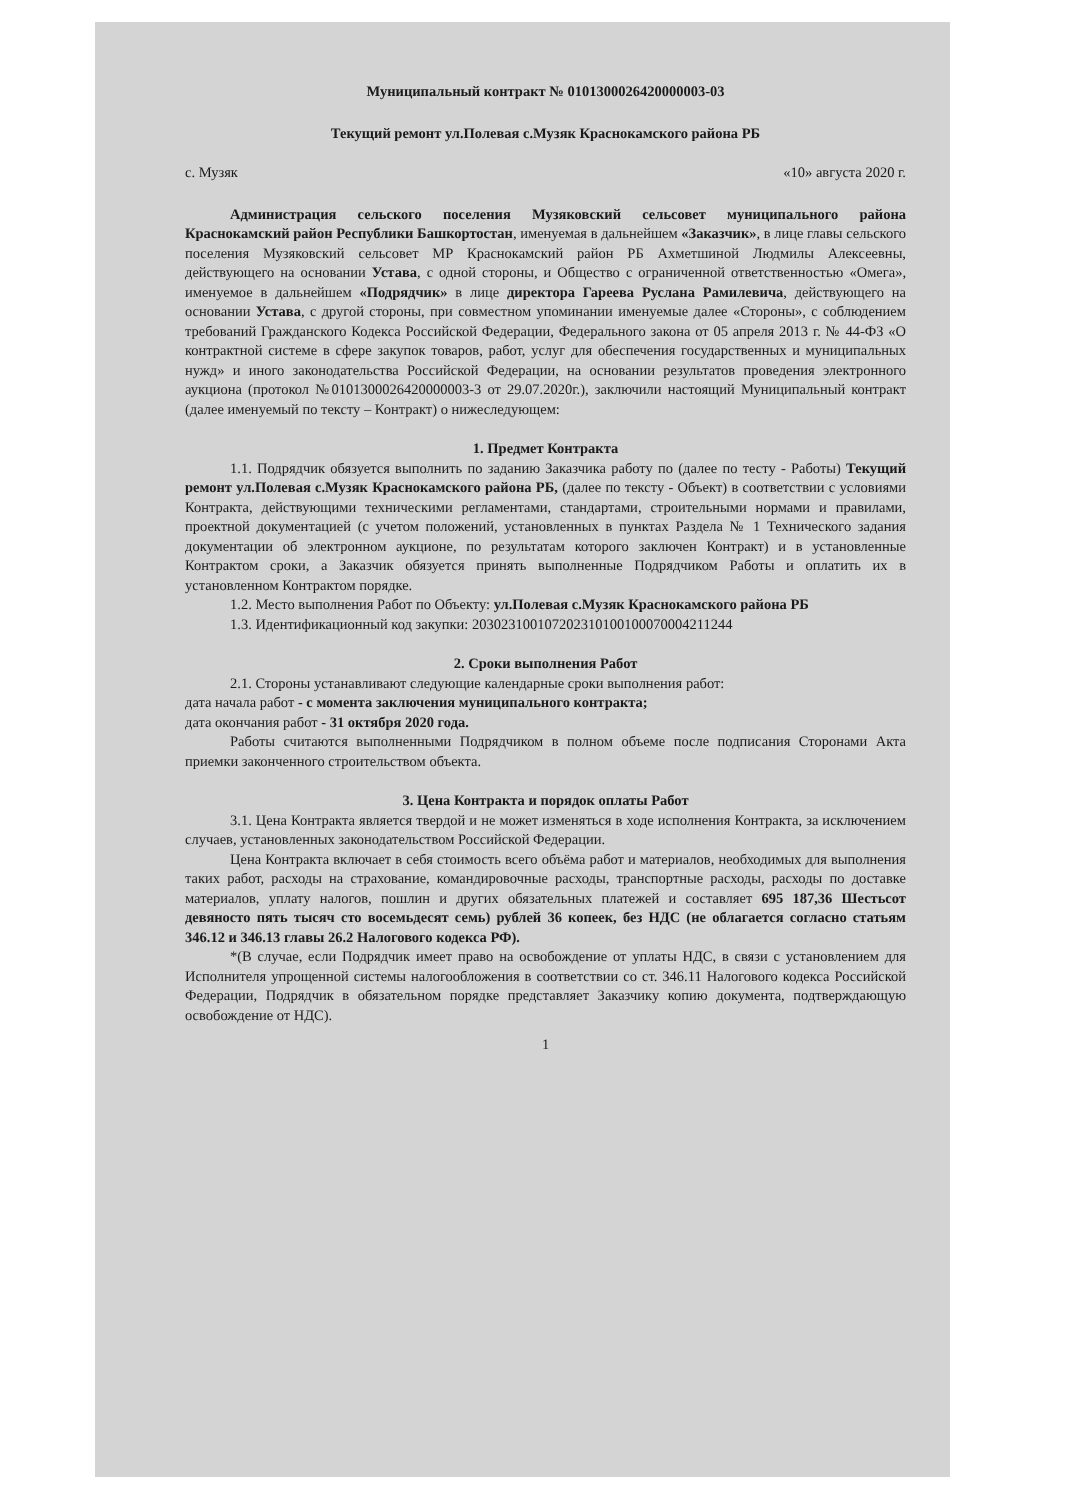Муниципальный контракт № 0101300026420000003-03
Текущий ремонт ул.Полевая с.Музяк Краснокамского района РБ
с. Музяк «10» августа 2020 г.
Администрация сельского поселения Музяковский сельсовет муниципального района Краснокамский район Республики Башкортостан, именуемая в дальнейшем «Заказчик», в лице главы сельского поселения Музяковский сельсовет МР Краснокамский район РБ Ахметшиной Людмилы Алексеевны, действующего на основании Устава, с одной стороны, и Общество с ограниченной ответственностью «Омега», именуемое в дальнейшем «Подрядчик» в лице директора Гареева Руслана Рамилевича, действующего на основании Устава, с другой стороны, при совместном упоминании именуемые далее «Стороны», с соблюдением требований Гражданского Кодекса Российской Федерации, Федерального закона от 05 апреля 2013 г. № 44-ФЗ «О контрактной системе в сфере закупок товаров, работ, услуг для обеспечения государственных и муниципальных нужд» и иного законодательства Российской Федерации, на основании результатов проведения электронного аукциона (протокол №0101300026420000003-3 от 29.07.2020г.), заключили настоящий Муниципальный контракт (далее именуемый по тексту – Контракт) о нижеследующем:
1. Предмет Контракта
1.1. Подрядчик обязуется выполнить по заданию Заказчика работу по (далее по тесту - Работы) Текущий ремонт ул.Полевая с.Музяк Краснокамского района РБ, (далее по тексту - Объект) в соответствии с условиями Контракта, действующими техническими регламентами, стандартами, строительными нормами и правилами, проектной документацией (с учетом положений, установленных в пунктах Раздела № 1 Технического задания документации об электронном аукционе, по результатам которого заключен Контракт) и в установленные Контрактом сроки, а Заказчик обязуется принять выполненные Подрядчиком Работы и оплатить их в установленном Контрактом порядке.
1.2. Место выполнения Работ по Объекту: ул.Полевая с.Музяк Краснокамского района РБ
1.3. Идентификационный код закупки: 203023100107202310100100070004211244
2. Сроки выполнения Работ
2.1. Стороны устанавливают следующие календарные сроки выполнения работ:
дата начала работ - с момента заключения муниципального контракта;
дата окончания работ - 31 октября 2020 года.
Работы считаются выполненными Подрядчиком в полном объеме после подписания Сторонами Акта приемки законченного строительством объекта.
3. Цена Контракта и порядок оплаты Работ
3.1. Цена Контракта является твердой и не может изменяться в ходе исполнения Контракта, за исключением случаев, установленных законодательством Российской Федерации.
Цена Контракта включает в себя стоимость всего объёма работ и материалов, необходимых для выполнения таких работ, расходы на страхование, командировочные расходы, транспортные расходы, расходы по доставке материалов, уплату налогов, пошлин и других обязательных платежей и составляет 695 187,36 Шестьсот девяносто пять тысяч сто восемьдесят семь) рублей 36 копеек, без НДС (не облагается согласно статьям 346.12 и 346.13 главы 26.2 Налогового кодекса РФ).
*(В случае, если Подрядчик имеет право на освобождение от уплаты НДС, в связи с установлением для Исполнителя упрощенной системы налогообложения в соответствии со ст. 346.11 Налогового кодекса Российской Федерации, Подрядчик в обязательном порядке представляет Заказчику копию документа, подтверждающую освобождение от НДС).
1